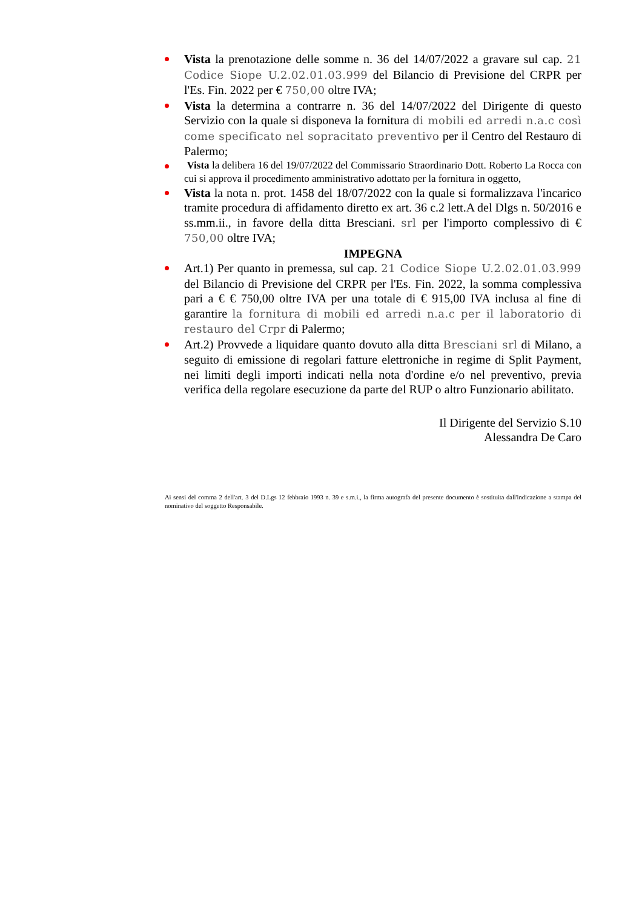Vista la prenotazione delle somme n. 36 del 14/07/2022 a gravare sul cap. 21 Codice Siope U.2.02.01.03.999 del Bilancio di Previsione del CRPR per l'Es. Fin. 2022 per € 750,00 oltre IVA;
Vista la determina a contrarre n. 36 del 14/07/2022 del Dirigente di questo Servizio con la quale si disponeva la fornitura di mobili ed arredi n.a.c così come specificato nel sopracitato preventivo per il Centro del Restauro di Palermo;
Vista la delibera 16 del 19/07/2022 del Commissario Straordinario Dott. Roberto La Rocca con cui si approva il procedimento amministrativo adottato per la fornitura in oggetto,
Vista la nota n. prot. 1458 del 18/07/2022 con la quale si formalizzava l'incarico tramite procedura di affidamento diretto ex art. 36 c.2 lett.A del Dlgs n. 50/2016 e ss.mm.ii., in favore della ditta Bresciani. srl per l'importo complessivo di € 750,00 oltre IVA;
IMPEGNA
Art.1) Per quanto in premessa, sul cap. 21 Codice Siope U.2.02.01.03.999 del Bilancio di Previsione del CRPR per l'Es. Fin. 2022, la somma complessiva pari a € € 750,00 oltre IVA per una totale di € 915,00 IVA inclusa al fine di garantire la fornitura di mobili ed arredi n.a.c per il laboratorio di restauro del Crpr di Palermo;
Art.2) Provvede a liquidare quanto dovuto alla ditta Bresciani srl di Milano, a seguito di emissione di regolari fatture elettroniche in regime di Split Payment, nei limiti degli importi indicati nella nota d'ordine e/o nel preventivo, previa verifica della regolare esecuzione da parte del RUP o altro Funzionario abilitato.
Il Dirigente del Servizio S.10
Alessandra De Caro
Ai sensi del comma 2 dell'art. 3 del D.Lgs 12 febbraio 1993 n. 39 e s.m.i., la firma autografa del presente documento è sostituita dall'indicazione a stampa del nominativo del soggetto Responsabile.